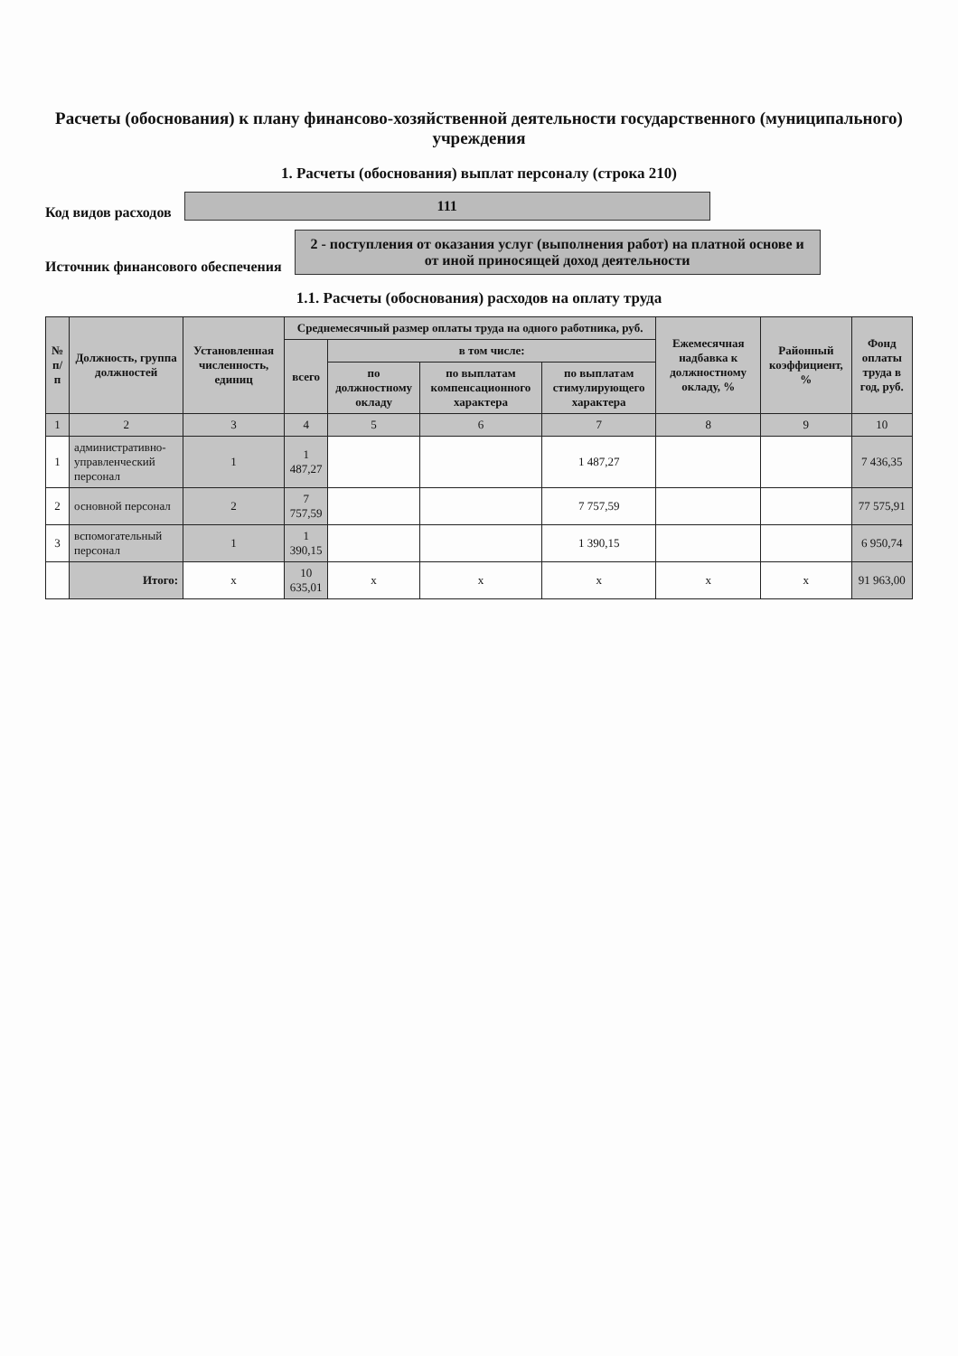Расчеты (обоснования) к плану финансово-хозяйственной деятельности государственного (муниципального) учреждения
1. Расчеты (обоснования) выплат персоналу (строка 210)
Код видов расходов
111
Источник финансового обеспечения
2 - поступления от оказания услуг (выполнения работ) на платной основе и от иной приносящей доход деятельности
1.1. Расчеты (обоснования) расходов на оплату труда
| № п/п | Должность, группа должностей | Установленная численность, единиц | Среднемесячный размер оплаты труда на одного работника, руб. | | | | Ежемесячная надбавка к должностному окладу, % | Районный коэффициент, % | Фонд оплаты труда в год, руб. |
| --- | --- | --- | --- | --- | --- | --- | --- | --- | --- |
| | | | всего | в том числе: | | | | | |
| | | | | по должностному окладу | по выплатам компенсационного характера | по выплатам стимулирующего характера | | | |
| 1 | 2 | 3 | 4 | 5 | 6 | 7 | 8 | 9 | 10 |
| 1 | административно-управленческий персонал | 1 | 1 487,27 | | | 1 487,27 | | | 7 436,35 |
| 2 | основной персонал | 2 | 7 757,59 | | | 7 757,59 | | | 77 575,91 |
| 3 | вспомогательный персонал | 1 | 1 390,15 | | | 1 390,15 | | | 6 950,74 |
| | Итого: | х | 10 635,01 | х | х | х | х | х | 91 963,00 |